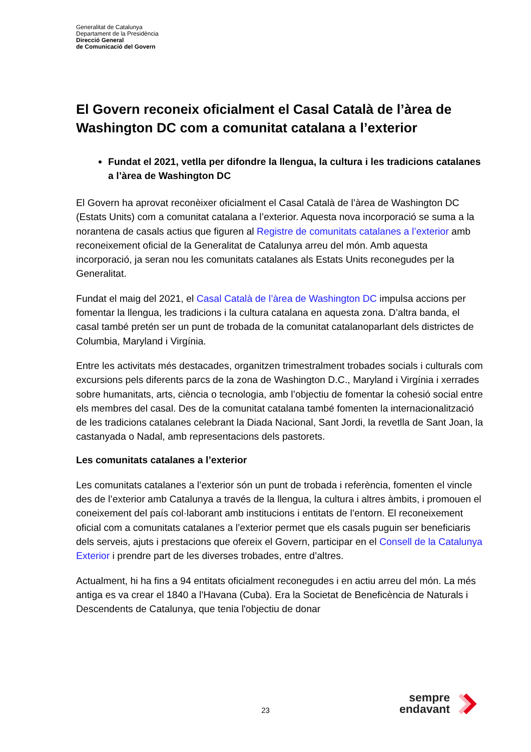Generalitat de Catalunya
Departament de la Presidència
Direcció General
de Comunicació del Govern
El Govern reconeix oficialment el Casal Català de l’àrea de Washington DC com a comunitat catalana a l’exterior
Fundat el 2021, vetlla per difondre la llengua, la cultura i les tradicions catalanes a l’àrea de Washington DC
El Govern ha aprovat reconèixer oficialment el Casal Català de l’àrea de Washington DC (Estats Units) com a comunitat catalana a l’exterior. Aquesta nova incorporació se suma a la norantena de casals actius que figuren al Registre de comunitats catalanes a l’exterior amb reconeixement oficial de la Generalitat de Catalunya arreu del món. Amb aquesta incorporació, ja seran nou les comunitats catalanes als Estats Units reconegudes per la Generalitat.
Fundat el maig del 2021, el Casal Català de l’àrea de Washington DC impulsa accions per fomentar la llengua, les tradicions i la cultura catalana en aquesta zona. D’altra banda, el casal també pretén ser un punt de trobada de la comunitat catalanoparlant dels districtes de Columbia, Maryland i Virgínia.
Entre les activitats més destacades, organitzen trimestralment trobades socials i culturals com excursions pels diferents parcs de la zona de Washington D.C., Maryland i Virgínia i xerrades sobre humanitats, arts, ciència o tecnologia, amb l’objectiu de fomentar la cohesió social entre els membres del casal. Des de la comunitat catalana també fomenten la internacionalització de les tradicions catalanes celebrant la Diada Nacional, Sant Jordi, la revetlla de Sant Joan, la castanyada o Nadal, amb representacions dels pastorets.
Les comunitats catalanes a l’exterior
Les comunitats catalanes a l’exterior són un punt de trobada i referència, fomenten el vincle des de l’exterior amb Catalunya a través de la llengua, la cultura i altres àmbits, i promouen el coneixement del país col·laborant amb institucions i entitats de l’entorn. El reconeixement oficial com a comunitats catalanes a l’exterior permet que els casals puguin ser beneficiaris dels serveis, ajuts i prestacions que ofereix el Govern, participar en el Consell de la Catalunya Exterior i prendre part de les diverses trobades, entre d’altres.
Actualment, hi ha fins a 94 entitats oficialment reconegudes i en actiu arreu del món. La més antiga es va crear el 1840 a l'Havana (Cuba). Era la Societat de Beneficència de Naturals i Descendents de Catalunya, que tenia l'objectiu de donar
23
sempre
endavant